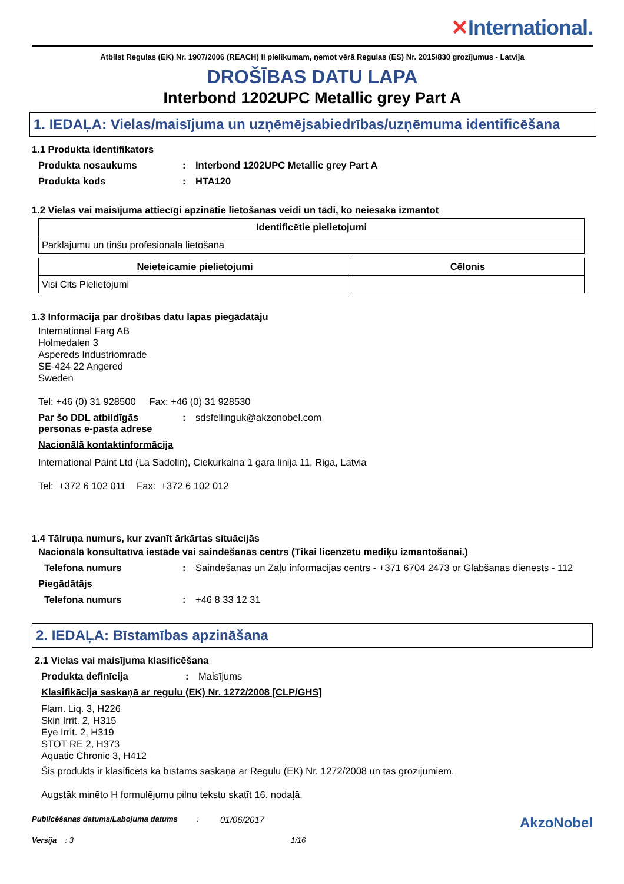✕International.
Atbilst Regulas (EK) Nr. 1907/2006 (REACH) II pielikumam, ņemot vērā Regulas (ES) Nr. 2015/830 grozījumus - Latvija
DROŠĪBAS DATU LAPA
Interbond 1202UPC Metallic grey Part A
1. IEDAĻA: Vielas/maisījuma un uzņēmējsabiedrības/uzņēmuma identificēšana
1.1 Produkta identifikators
Produkta nosaukums : Interbond 1202UPC Metallic grey Part A
Produkta kods : HTA120
1.2 Vielas vai maisījuma attiecīgi apzinātie lietošanas veidi un tādi, ko neiesaka izmantot
| Identificētie pielietojumi |
| --- |
| Pārklājumu un tinšu profesionāla lietošana |
| Neieteicamie pielietojumi | Cēlonis |
| --- | --- |
| Visi Cits Pielietojumi | |
1.3 Informācija par drošības datu lapas piegādātāju
International Farg AB
Holmedalen 3
Aspereds Industriomrade
SE-424 22 Angered
Sweden
Tel: +46 (0) 31 928500 Fax: +46 (0) 31 928530
Par šo DDL atbildīgās personas e-pasta adrese
: sdsfellinguk@akzonobel.com
Nacionālā kontaktinformācija
International Paint Ltd (La Sadolin), Ciekurkalna 1 gara linija 11, Riga, Latvia
Tel: +372 6 102 011 Fax: +372 6 102 012
1.4 Tālruņa numurs, kur zvanīt ārkārtas situācijās
Nacionālā konsultatīvā iestāde vai saindēšanās centrs (Tikai licenzētu mediķu izmantošanai.)
Telefona numurs : Saindēšanas un Zāļu informācijas centrs - +371 6704 2473 or Glābšanas dienests - 112
Piegādātājs
Telefona numurs : +46 8 33 12 31
2. IEDAĻA: Bīstamības apzināšana
2.1 Vielas vai maisījuma klasificēšana
Produkta definīcija : Maisījums
Klasifikācija saskaņā ar regulu (EK) Nr. 1272/2008 [CLP/GHS]
Flam. Liq. 3, H226
Skin Irrit. 2, H315
Eye Irrit. 2, H319
STOT RE 2, H373
Aquatic Chronic 3, H412
Šis produkts ir klasificēts kā bīstams saskaņā ar Regulu (EK) Nr. 1272/2008 un tās grozījumiem.
Augstāk minēto H formulējumu pilnu tekstu skatīt 16. nodaļā.
Publicēšanas datums/Labojuma datums :
01/06/2017
AkzoNobel
Versija : 3 1/16